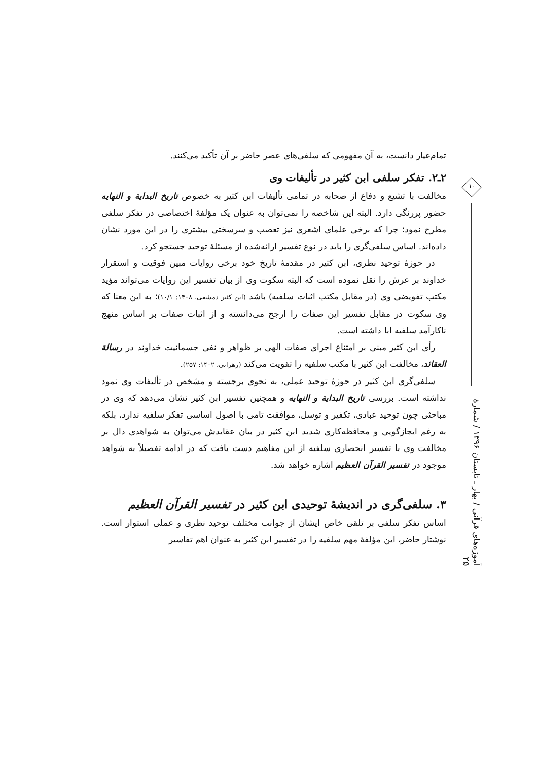تمام‌عیار دانست، به آن مفهومی که سلفی‌های عصر حاضر بر آن تأکید می‌کنند.
۲ـ۲. تفکر سلفی ابن کثیر در تألیفات وی
مخالفت با تشیع و دفاع از صحابه در تمامی تألیفات ابن کثیر به خصوص تاریخ البدایة و النهایه حضور پررنگی دارد. البته این شاخصه را نمی‌توان به عنوان یک مؤلفهٔ اختصاصی در تفکر سلفی مطرح نمود؛ چرا که برخی علمای اشعری نیز تعصب و سرسختی بیشتری را در این مورد نشان داده‌اند. اساس سلفی‌گری را باید در نوع تفسیر ارائه‌شده از مسئلهٔ توحید جستجو کرد.
در حوزهٔ توحید نظری، ابن کثیر در مقدمهٔ تاریخ خود برخی روایات مبین فوقیت و استقرار خداوند بر عرش را نقل نموده است که البته سکوت وی از بیان تفسیر این روایات می‌تواند مؤید مکتب تفویضی وی (در مقابل مکتب اثبات سلفیه) باشد (ابن کثیر دمشقی، ۱۴۰۸: ۱۰/۱)؛ به این معنا که وی سکوت در مقابل تفسیر این صفات را ارجح می‌دانسته و از اثبات صفات بر اساس منهج ناکارآمد سلفیه ابا داشته است.
رأی ابن کثیر مبنی بر امتناع اجرای صفات الهی بر ظواهر و نفی جسمانیت خداوند در رسالة العقائد، مخالفت ابن کثیر با مکتب سلفیه را تقویت می‌کند (زهرانی، ۱۴۰۲: ۲۵۷).
سلفی‌گری ابن کثیر در حوزهٔ توحید عملی، به نحوی برجسته و مشخص در تألیفات وی نمود نداشته است. بررسی تاریخ البدایة و النهایه و همچنین تفسیر ابن کثیر نشان می‌دهد که وی در مباحثی چون توحید عبادی، تکفیر و توسل، موافقت تامی با اصول اساسی تفکر سلفیه ندارد، بلکه به رغم ایجازگویی و محافظه‌کاری شدید ابن کثیر در بیان عقایدش می‌توان به شواهدی دال بر مخالفت وی با تفسیر انحصاری سلفیه از این مفاهیم دست یافت که در ادامه تفصیلاً به شواهد موجود در تفسیر القرآن العظیم اشاره خواهد شد.
۳. سلفی‌گری در اندیشهٔ توحیدی ابن کثیر در تفسیر القرآن العظیم
اساس تفکر سلفی بر تلقی خاص ایشان از جوانب مختلف توحید نظری و عملی استوار است. نوشتار حاضر، این مؤلفهٔ مهم سلفیه را در تفسیر ابن کثیر به عنوان اهم تفاسیر
۱۰
آموزه‌های قرآنی / بهار ـ تابستان ۱۳۹۶ / شمارهٔ ۲۵